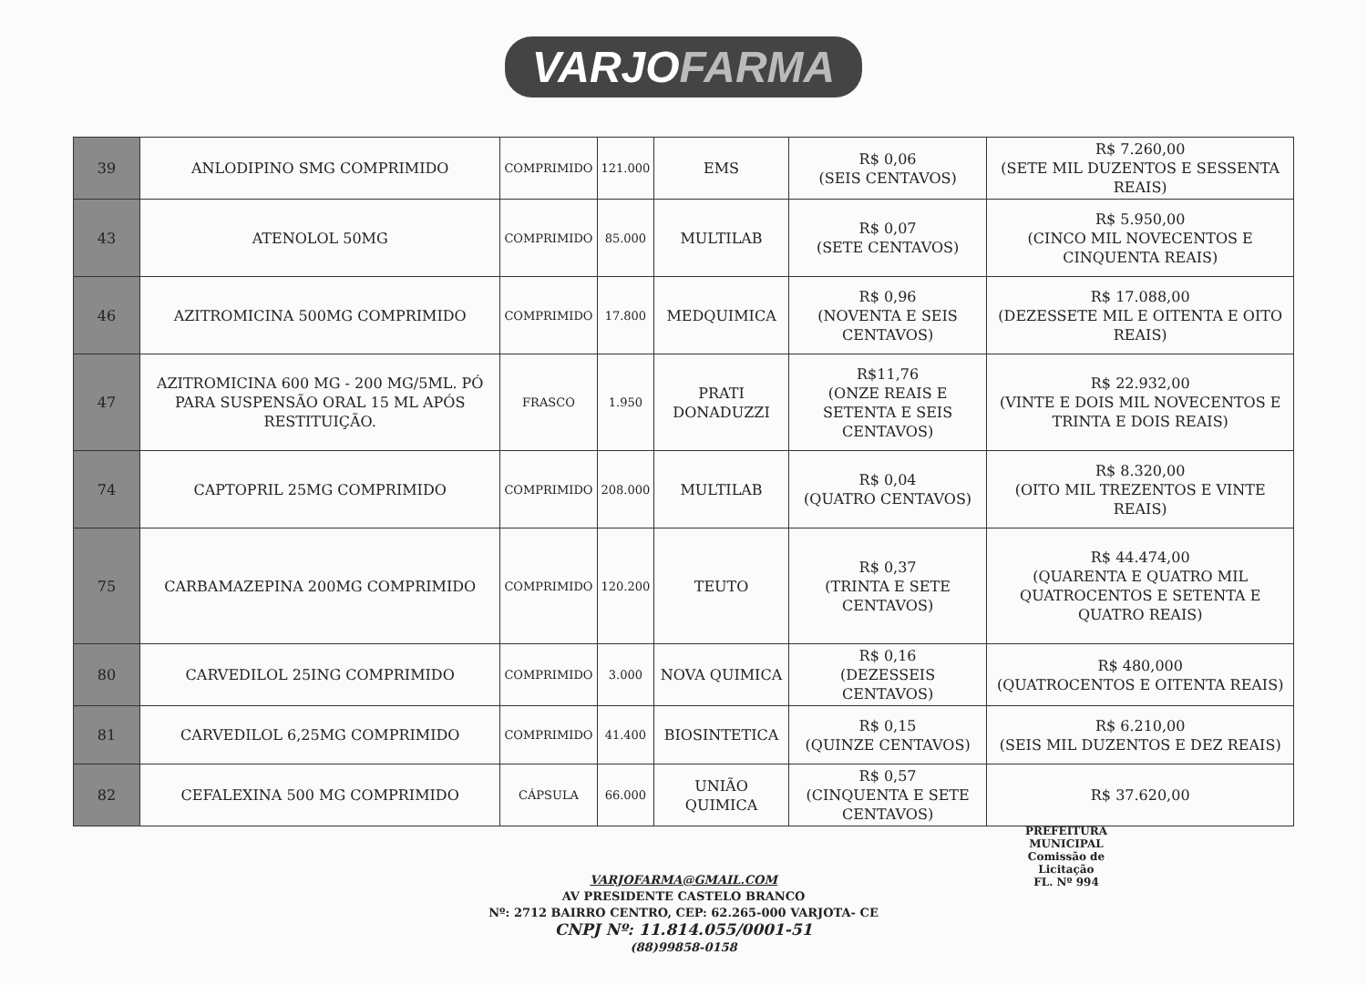VARJOFARMA
| 39 | ANLODIPINO SMG COMPRIMIDO | COMPRIMIDO | 121.000 | EMS | R$ 0,06 (SEIS CENTAVOS) | R$ 7.260,00 (SETE MIL DUZENTOS E SESSENTA REAIS) |
| 43 | ATENOLOL 50MG | COMPRIMIDO | 85.000 | MULTILAB | R$ 0,07 (SETE CENTAVOS) | R$ 5.950,00 (CINCO MIL NOVECENTOS E CINQUENTA REAIS) |
| 46 | AZITROMICINA 500MG COMPRIMIDO | COMPRIMIDO | 17.800 | MEDQUIMICA | R$ 0,96 (NOVENTA E SEIS CENTAVOS) | R$ 17.088,00 (DEZESSETE MIL E OITENTA E OITO REAIS) |
| 47 | AZITROMICINA 600 MG - 200 MG/5ML. PÓ PARA SUSPENSÃO ORAL 15 ML APÓS RESTITUIÇÃO. | FRASCO | 1.950 | PRATI DONADUZZI | R$11,76 (ONZE REAIS E SETENTA E SEIS CENTAVOS) | R$ 22.932,00 (VINTE E DOIS MIL NOVECENTOS E TRINTA E DOIS REAIS) |
| 74 | CAPTOPRIL 25MG COMPRIMIDO | COMPRIMIDO | 208.000 | MULTILAB | R$ 0,04 (QUATRO CENTAVOS) | R$ 8.320,00 (OITO MIL TREZENTOS E VINTE REAIS) |
| 75 | CARBAMAZEPINA 200MG COMPRIMIDO | COMPRIMIDO | 120.200 | TEUTO | R$ 0,37 (TRINTA E SETE CENTAVOS) | R$ 44.474,00 (QUARENTA E QUATRO MIL QUATROCENTOS E SETENTA E QUATRO REAIS) |
| 80 | CARVEDILOL 25ING COMPRIMIDO | COMPRIMIDO | 3.000 | NOVA QUIMICA | R$ 0,16 (DEZESSEIS CENTAVOS) | R$ 480,000 (QUATROCENTOS E OITENTA REAIS) |
| 81 | CARVEDILOL 6,25MG COMPRIMIDO | COMPRIMIDO | 41.400 | BIOSINTETICA | R$ 0,15 (QUINZE CENTAVOS) | R$ 6.210,00 (SEIS MIL DUZENTOS E DEZ REAIS) |
| 82 | CEFALEXINA 500 MG COMPRIMIDO | CÁPSULA | 66.000 | UNIÃO QUIMICA | R$ 0,57 (CINQUENTA E SETE CENTAVOS) | R$ 37.620,00 |
VARJOFARMA@GMAIL.COM
AV PRESIDENTE CASTELO BRANCO
Nº: 2712 BAIRRO CENTRO, CEP: 62.265-000 VARJOTA- CE
CNPJ Nº: 11.814.055/0001-51
(88)99858-0158
PREFEITURA MUNICIPAL
Comissão de Licitação
FL. Nº 994